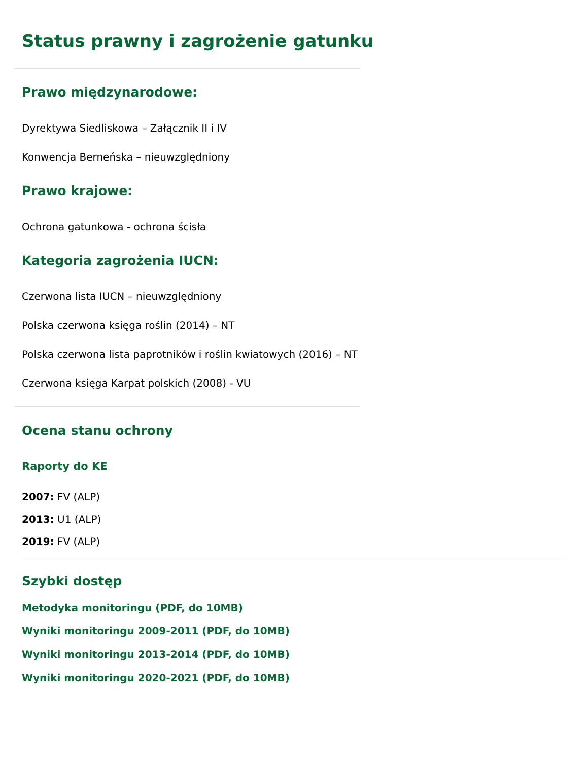Status prawny i zagrożenie gatunku
Prawo międzynarodowe:
Dyrektywa Siedliskowa – Załącznik II i IV
Konwencja Berneńska – nieuwzględniony
Prawo krajowe:
Ochrona gatunkowa - ochrona ścisła
Kategoria zagrożenia IUCN:
Czerwona lista IUCN – nieuwzględniony
Polska czerwona księga roślin (2014) – NT
Polska czerwona lista paprotników i roślin kwiatowych (2016) – NT
Czerwona księga Karpat polskich (2008) - VU
Ocena stanu ochrony
Raporty do KE
2007: FV (ALP)
2013: U1 (ALP)
2019: FV (ALP)
Szybki dostęp
Metodyka monitoringu (PDF, do 10MB)
Wyniki monitoringu 2009-2011 (PDF, do 10MB)
Wyniki monitoringu 2013-2014 (PDF, do 10MB)
Wyniki monitoringu 2020-2021 (PDF, do 10MB)